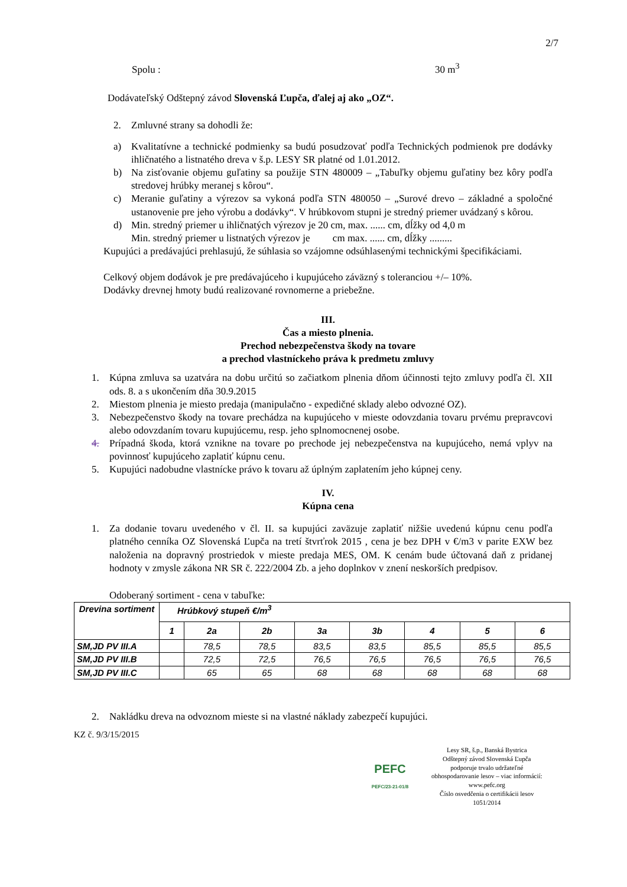2/7
Spolu : 30 m<sup>3</sup>
Dodávateľský Odštepný závod Slovenská Ľupča, ďalej aj ako „OZ“.
2. Zmluvné strany sa dohodli že:
a) Kvalitatívne a technické podmienky sa budú posudzovať podľa Technických podmienok pre dodávky ihličnatého a listnatého dreva v š.p. LESY SR platné od 1.01.2012.
b) Na zisťovanie objemu guľatiny sa použije STN 480009 – „Tabuľky objemu guľatiny bez kôry podľa stredovej hrúbky meranej s kôrou“.
c) Meranie guľatiny a výrezov sa vykoná podľa STN 480050 – „Surové drevo – základné a spoločné ustanovenie pre jeho výrobu a dodávky“. V hrúbkovom stupni je stredný priemer uvádzaný s kôrou.
d) Min. stredný priemer u ihličnatých výrezov je 20 cm, max. ...... cm, dĺžky od 4,0 m
Min. stredný priemer u listnatých výrezov je cm max. ...... cm, dĺžky .........
Kupujúci a predávajúci prehlasujú, že súhlasia so vzájomne odsúhlasenými technickými špecifikáciami.
Celkový objem dodávok je pre predávajúceho i kupujúceho záväzný s toleranciou +/– 10%.
Dodávky drevnej hmoty budú realizované rovnomerne a priebežne.
III.
Čas a miesto plnenia.
Prechod nebezpečenstva škody na tovare
a prechod vlastníckeho práva k predmetu zmluvy
1. Kúpna zmluva sa uzatvára na dobu určitú so začiatkom plnenia dňom účinnosti tejto zmluvy podľa čl. XII ods. 8. a s ukončením dňa 30.9.2015
2. Miestom plnenia je miesto predaja (manipulačno - expedičné sklady alebo odvozné OZ).
3. Nebezpečenstvo škody na tovare prechádza na kupujúceho v mieste odovzdania tovaru prvému prepravcovi alebo odovzdaním tovaru kupujúcemu, resp. jeho splnomocnenej osobe.
4. Prípadná škoda, ktorá vznikne na tovare po prechode jej nebezpečenstva na kupujúceho, nemá vplyv na povinnosť kupujúceho zaplatiť kúpnu cenu.
5. Kupujúci nadobudne vlastnícke právo k tovaru až úplným zaplatením jeho kúpnej ceny.
IV.
Kúpna cena
1. Za dodanie tovaru uvedeného v čl. II. sa kupujúci zaväzuje zaplatiť nižšie uvedenú kúpnu cenu podľa platného cenníka OZ Slovenská Ľupča na tretí štvrťrok 2015 , cena je bez DPH v €/m3 v parite EXW bez naloženia na dopravný prostriedok v mieste predaja MES, OM. K cenám bude účtovaná daň z pridanej hodnoty v zmysle zákona NR SR č. 222/2004 Zb. a jeho doplnkov v znení neskorších predpisov.
Odoberaný sortiment - cena v tabuľke:
| Drevina sortiment | Hrúbkový stupeň €/m<sup>3</sup> | | | | | | | |
| --- | --- | --- | --- | --- | --- | --- | --- | --- |
| | 1 | 2a | 2b | 3a | 3b | 4 | 5 | 6 |
| SM,JD PV III.A | | 78,5 | 78,5 | 83,5 | 83,5 | 85,5 | 85,5 | 85,5 |
| SM,JD PV III.B | | 72,5 | 72,5 | 76,5 | 76,5 | 76,5 | 76,5 | 76,5 |
| SM,JD PV III.C | | 65 | 65 | 68 | 68 | 68 | 68 | 68 |
2. Nakládku dreva na odvoznom mieste si na vlastné náklady zabezpečí kupujúci.
KZ č. 9/3/15/2015
PEFC
PEFC/23-21-01/8
Lesy SR, š.p., Banská Bystrica
Odštepný závod Slovenská Ľupča
podporuje trvalo udržateľné
obhospodarovanie lesov – viac informácií:
www.pefc.org
Číslo osvedčenia o certifikácii lesov
1051/2014